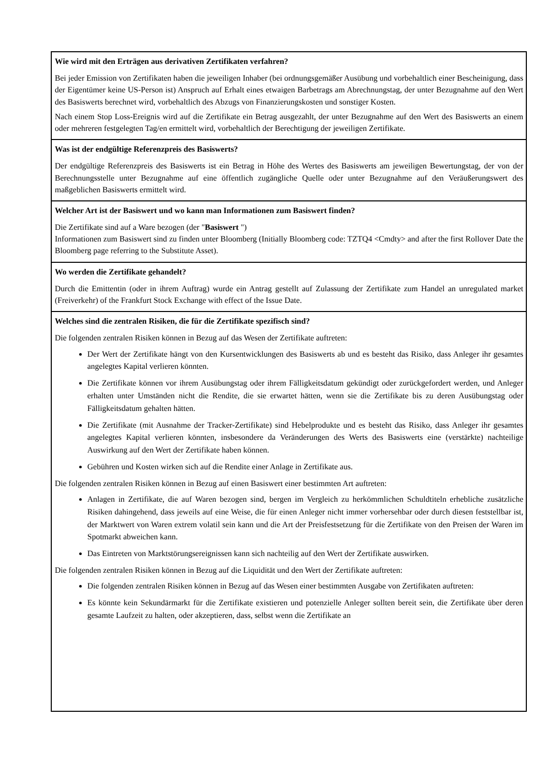| Wie wird mit den Erträgen aus derivativen Zertifikaten verfahren? Bei jeder Emission von Zertifikaten haben die jeweiligen Inhaber (bei ordnungsgemäßer Ausübung und vorbehaltlich einer Bescheinigung, dass der Eigentümer keine US-Person ist) Anspruch auf Erhalt eines etwaigen Barbetrags am Abrechnungstag, der unter Bezugnahme auf den Wert des Basiswerts berechnet wird, vorbehaltlich des Abzugs von Finanzierungskosten und sonstiger Kosten. Nach einem Stop Loss-Ereignis wird auf die Zertifikate ein Betrag ausgezahlt, der unter Bezugnahme auf den Wert des Basiswerts an einem oder mehreren festgelegten Tag/en ermittelt wird, vorbehaltlich der Berechtigung der jeweiligen Zertifikate. |
| Was ist der endgültige Referenzpreis des Basiswerts? Der endgültige Referenzpreis des Basiswerts ist ein Betrag in Höhe des Wertes des Basiswerts am jeweiligen Bewertungstag, der von der Berechnungsstelle unter Bezugnahme auf eine öffentlich zugängliche Quelle oder unter Bezugnahme auf den Veräußerungswert des maßgeblichen Basiswerts ermittelt wird. |
| Welcher Art ist der Basiswert und wo kann man Informationen zum Basiswert finden? Die Zertifikate sind auf a Ware bezogen (der " Basiswert ") Informationen zum Basiswert sind zu finden unter Bloomberg (Initially Bloomberg code: TZTQ4 <Cmdty> and after the first Rollover Date the Bloomberg page referring to the Substitute Asset). |
| Wo werden die Zertifikate gehandelt? Durch die Emittentin (oder in ihrem Auftrag) wurde ein Antrag gestellt auf Zulassung der Zertifikate zum Handel an unregulated market (Freiverkehr) of the Frankfurt Stock Exchange with effect of the Issue Date. |
| Welches sind die zentralen Risiken, die für die Zertifikate spezifisch sind? Die folgenden zentralen Risiken können in Bezug auf das Wesen der Zertifikate auftreten: Der Wert der Zertifikate hängt von den Kursentwicklungen des Basiswerts ab und es besteht das Risiko, dass Anleger ihr gesamtes angelegtes Kapital verlieren könnten. Die Zertifikate können vor ihrem Ausübungstag oder ihrem Fälligkeitsdatum gekündigt oder zurückgefordert werden, und Anleger erhalten unter Umständen nicht die Rendite, die sie erwartet hätten, wenn sie die Zertifikate bis zu deren Ausübungstag oder Fälligkeitsdatum gehalten hätten. Die Zertifikate (mit Ausnahme der Tracker-Zertifikate) sind Hebelprodukte und es besteht das Risiko, dass Anleger ihr gesamtes angelegtes Kapital verlieren könnten, insbesondere da Veränderungen des Werts des Basiswerts eine (verstärkte) nachteilige Auswirkung auf den Wert der Zertifikate haben können. Gebühren und Kosten wirken sich auf die Rendite einer Anlage in Zertifikate aus. Die folgenden zentralen Risiken können in Bezug auf einen Basiswert einer bestimmten Art auftreten: Anlagen in Zertifikate, die auf Waren bezogen sind, bergen im Vergleich zu herkömmlichen Schuldtiteln erhebliche zusätzliche Risiken dahingehend, dass jeweils auf eine Weise, die für einen Anleger nicht immer vorhersehbar oder durch diesen feststellbar ist, der Marktwert von Waren extrem volatil sein kann und die Art der Preisfestsetzung für die Zertifikate von den Preisen der Waren im Spotmarkt abweichen kann. Das Eintreten von Marktstörungsereignissen kann sich nachteilig auf den Wert der Zertifikate auswirken. Die folgenden zentralen Risiken können in Bezug auf die Liquidität und den Wert der Zertifikate auftreten: Die folgenden zentralen Risiken können in Bezug auf das Wesen einer bestimmten Ausgabe von Zertifikaten auftreten: Es könnte kein Sekundärmarkt für die Zertifikate existieren und potenzielle Anleger sollten bereit sein, die Zertifikate über deren gesamte Laufzeit zu halten, oder akzeptieren, dass, selbst wenn die Zertifikate an |